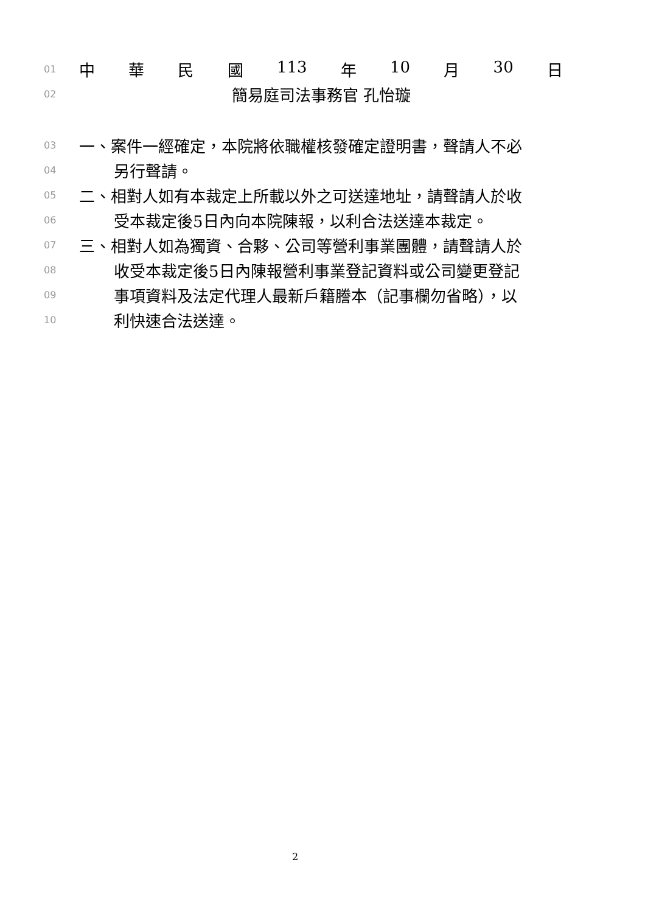01
中華民國 113 年 10 月 30 日
02
簡易庭司法事務官 孔怡璇
03
一、案件一經確定，本院將依職權核發確定證明書，聲請人不必
04
另行聲請。
05
二、相對人如有本裁定上所載以外之可送達地址，請聲請人於收
06
受本裁定後5日內向本院陳報，以利合法送達本裁定。
07
三、相對人如為獨資、合夥、公司等營利事業團體，請聲請人於
08
收受本裁定後5日內陳報營利事業登記資料或公司變更登記
09
事項資料及法定代理人最新戶籍謄本（記事欄勿省略），以
10
利快速合法送達。
2